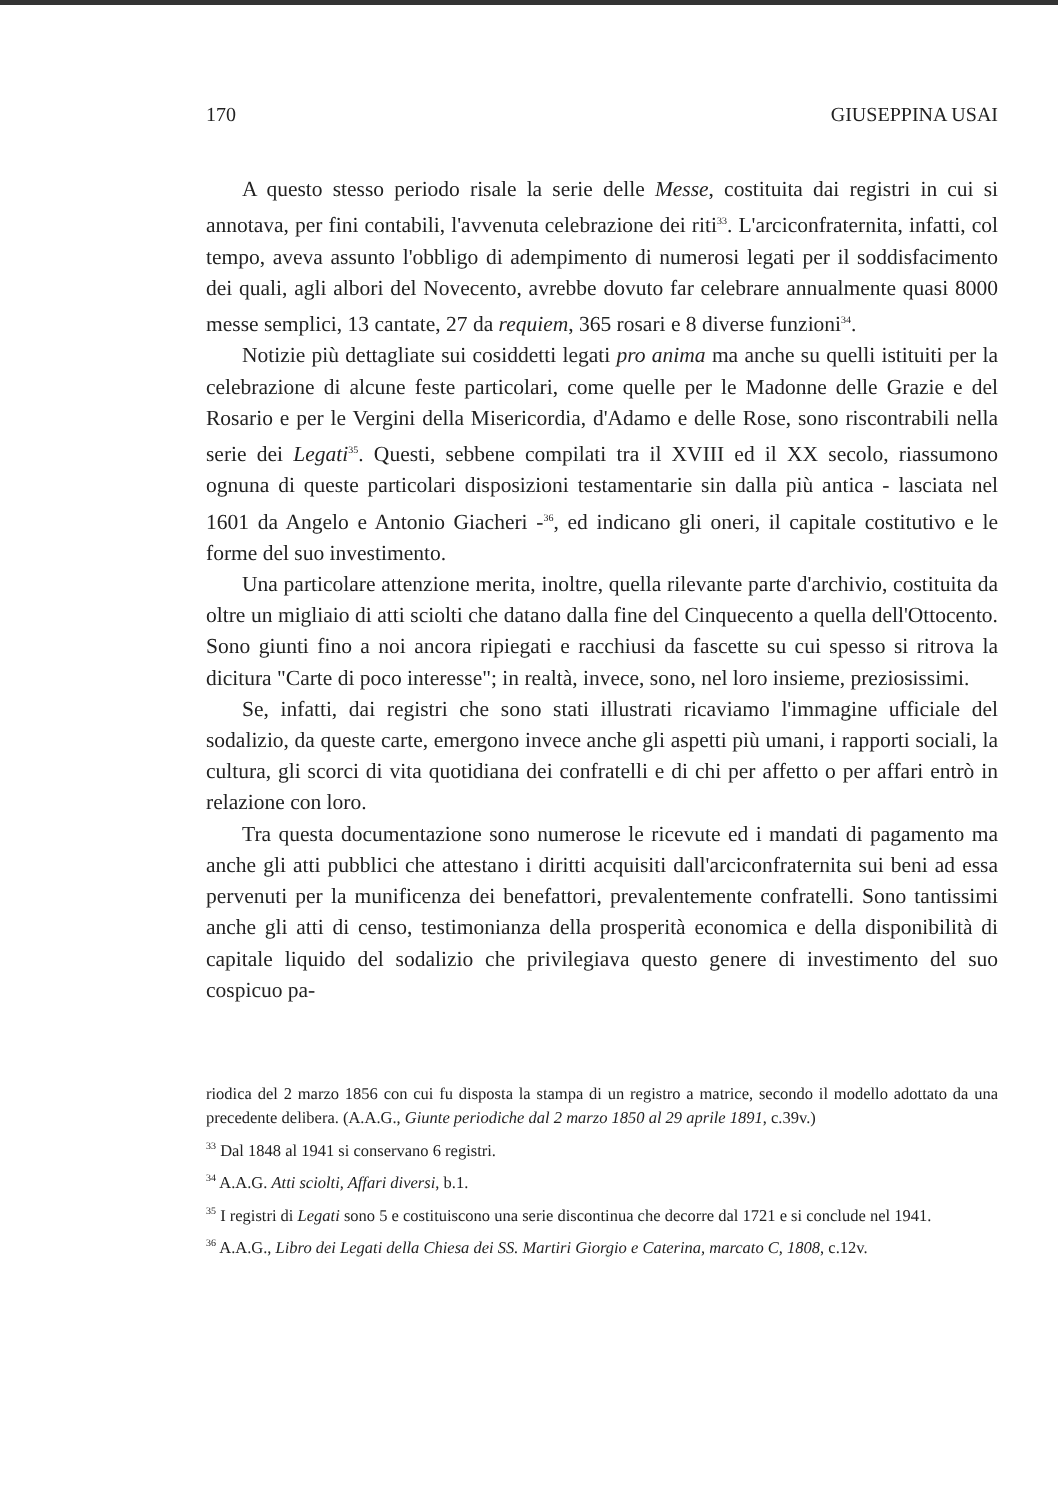170 GIUSEPPINA USAI
A questo stesso periodo risale la serie delle Messe, costituita dai registri in cui si annotava, per fini contabili, l'avvenuta celebrazione dei riti<sup>33</sup>. L'arciconfraternita, infatti, col tempo, aveva assunto l'obbligo di adempimento di numerosi legati per il soddisfacimento dei quali, agli albori del Novecento, avrebbe dovuto far celebrare annualmente quasi 8000 messe semplici, 13 cantate, 27 da requiem, 365 rosari e 8 diverse funzioni<sup>34</sup>.
Notizie più dettagliate sui cosiddetti legati pro anima ma anche su quelli istituiti per la celebrazione di alcune feste particolari, come quelle per le Madonne delle Grazie e del Rosario e per le Vergini della Misericordia, d'Adamo e delle Rose, sono riscontrabili nella serie dei Legati<sup>35</sup>. Questi, sebbene compilati tra il XVIII ed il XX secolo, riassumono ognuna di queste particolari disposizioni testamentarie sin dalla più antica - lasciata nel 1601 da Angelo e Antonio Giacheri -<sup>36</sup>, ed indicano gli oneri, il capitale costitutivo e le forme del suo investimento.
Una particolare attenzione merita, inoltre, quella rilevante parte d'archivio, costituita da oltre un migliaio di atti sciolti che datano dalla fine del Cinquecento a quella dell'Ottocento. Sono giunti fino a noi ancora ripiegati e racchiusi da fascette su cui spesso si ritrova la dicitura "Carte di poco interesse"; in realtà, invece, sono, nel loro insieme, preziosissimi.
Se, infatti, dai registri che sono stati illustrati ricaviamo l'immagine ufficiale del sodalizio, da queste carte, emergono invece anche gli aspetti più umani, i rapporti sociali, la cultura, gli scorci di vita quotidiana dei confratelli e di chi per affetto o per affari entrò in relazione con loro.
Tra questa documentazione sono numerose le ricevute ed i mandati di pagamento ma anche gli atti pubblici che attestano i diritti acquisiti dall'arciconfraternita sui beni ad essa pervenuti per la munificenza dei benefattori, prevalentemente confratelli. Sono tantissimi anche gli atti di censo, testimonianza della prosperità economica e della disponibilità di capitale liquido del sodalizio che privilegiava questo genere di investimento del suo cospicuo pa-
riodica del 2 marzo 1856 con cui fu disposta la stampa di un registro a matrice, secondo il modello adottato da una precedente delibera. (A.A.G., Giunte periodiche dal 2 marzo 1850 al 29 aprile 1891, c.39v.)
<sup>33</sup> Dal 1848 al 1941 si conservano 6 registri.
<sup>34</sup> A.A.G. Atti sciolti, Affari diversi, b.1.
<sup>35</sup> I registri di Legati sono 5 e costituiscono una serie discontinua che decorre dal 1721 e si conclude nel 1941.
<sup>36</sup> A.A.G., Libro dei Legati della Chiesa dei SS. Martiri Giorgio e Caterina, marcato C, 1808, c.12v.